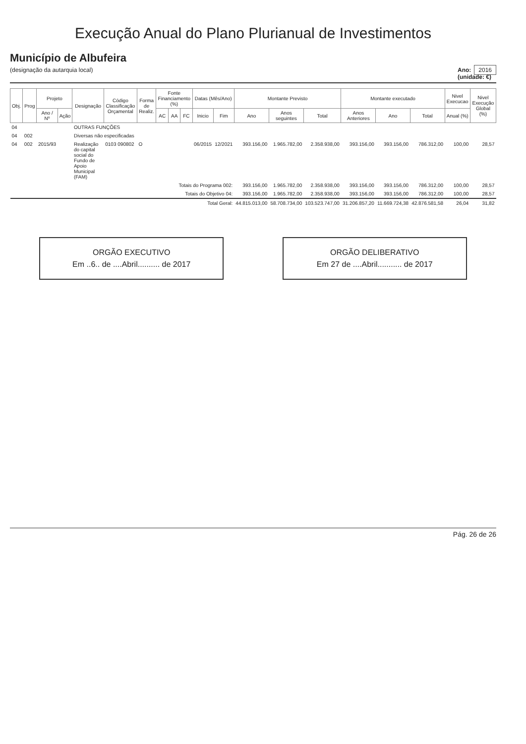Execução Anual do Plano Plurianual de Investimentos
Município de Albufeira
(designação da autarquia local)
Ano: 2016
(unidade: €)
| Obj. | Prog | Projeto | | Designação | Código Classificação Orçamental | Forma de Realiz. | Fonte Financiamento (%) | | | Datas (Mês/Ano) | | Montante Previsto | | | Montante executado | | | Nivel Execucao | Nivel Execução Global (%) |
| --- | --- | --- | --- | --- | --- | --- | --- | --- | --- | --- | --- | --- | --- | --- | --- | --- | --- | --- | --- |
| | | Ano / Nº | Ação | | | | AC | AA | FC | Inicio | Fim | Ano | Anos seguintes | Total | Anos Anteriores | Ano | Total | Anual (%) | |
| 04 | | | | OUTRAS FUNÇÕES | | | | | | | | | | | | | | | |
| 04 | 002 | | | Diversas não especificadas | | | | | | | | | | | | | | | |
| 04 | 002 | 2015/93 | | Realização do capital social do Fundo de Apoio Municipal (FAM) | 0103 090802 | O | | | | 06/2015 | 12/2021 | 393.156,00 | 1.965.782,00 | 2.358.938,00 | 393.156,00 | 393.156,00 | 786.312,00 | 100,00 | 28,57 |
| Totais do Programa 002: | | | | | | | | | | | | 393.156,00 | 1.965.782,00 | 2.358.938,00 | 393.156,00 | 393.156,00 | 786.312,00 | 100,00 | 28,57 |
| Totais do Objetivo 04: | | | | | | | | | | | | 393.156,00 | 1.965.782,00 | 2.358.938,00 | 393.156,00 | 393.156,00 | 786.312,00 | 100,00 | 28,57 |
| Total Geral: | | | | | | | | | | | | 44.815.013,00 | 58.708.734,00 | 103.523.747,00 | 31.206.857,20 | 11.669.724,38 | 42.876.581,58 | 26,04 | 31,82 |
ORGÃO EXECUTIVO
Em ..6.. de ....Abril.......... de 2017
ORGÃO DELIBERATIVO
Em 27 de ....Abril........... de 2017
Pág. 26 de 26